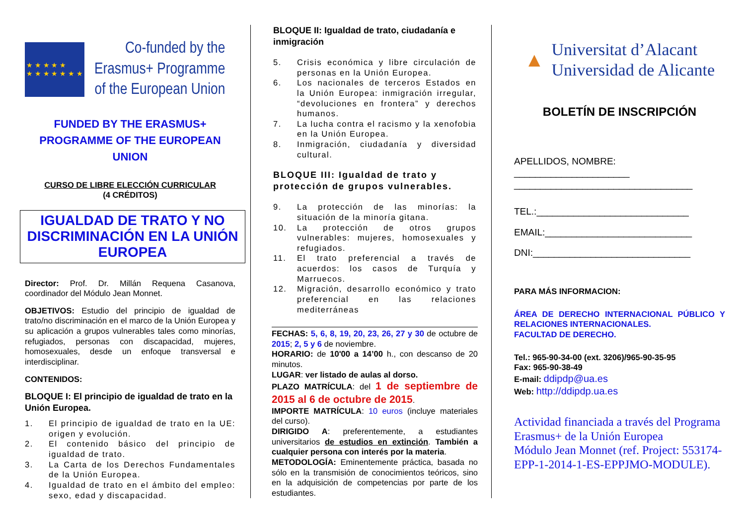★ ★ ★ ★ ★
★ ★ ★ ★ ★ ★ ★
Co-funded by the
Erasmus+ Programme
of the European Union
FUNDED BY THE ERASMUS+
PROGRAMME OF THE EUROPEAN
UNION
CURSO DE LIBRE ELECCIÓN CURRICULAR
(4 CRÉDITOS)
IGUALDAD DE TRATO Y NO DISCRIMINACIÓN EN LA UNIÓN EUROPEA
Director: Prof. Dr. Millán Requena Casanova, coordinador del Módulo Jean Monnet.
OBJETIVOS: Estudio del principio de igualdad de trato/no discriminación en el marco de la Unión Europea y su aplicación a grupos vulnerables tales como minorías, refugiados, personas con discapacidad, mujeres, homosexuales, desde un enfoque transversal e interdisciplinar.
CONTENIDOS:
BLOQUE I: El principio de igualdad de trato en la Unión Europea.
1. El principio de igualdad de trato en la UE: origen y evolución.
2. El contenido básico del principio de igualdad de trato.
3. La Carta de los Derechos Fundamentales de la Unión Europea.
4. Igualdad de trato en el ámbito del empleo: sexo, edad y discapacidad.
BLOQUE II: Igualdad de trato, ciudadanía e inmigración
5. Crisis económica y libre circulación de personas en la Unión Europea.
6. Los nacionales de terceros Estados en la Unión Europea: inmigración irregular, “devoluciones en frontera” y derechos humanos.
7. La lucha contra el racismo y la xenofobia en la Unión Europea.
8. Inmigración, ciudadanía y diversidad cultural.
BLOQUE III: Igualdad de trato y protección de grupos vulnerables.
9. La protección de las minorías: la situación de la minoría gitana.
10. La protección de otros grupos vulnerables: mujeres, homosexuales y refugiados.
11. El trato preferencial a través de acuerdos: los casos de Turquía y Marruecos.
12. Migración, desarrollo económico y trato preferencial en las relaciones mediterráneas
FECHAS: 5, 6, 8, 19, 20, 23, 26, 27 y 30 de octubre de 2015; 2, 5 y 6 de noviembre.
HORARIO: de 10'00 a 14’00 h., con descanso de 20 minutos.
LUGAR: ver listado de aulas al dorso.
PLAZO MATRÍCULA: del 1 de septiembre de 2015 al 6 de octubre de 2015.
IMPORTE MATRÍCULA: 10 euros (incluye materiales del curso).
DIRIGIDO A: preferentemente, a estudiantes universitarios de estudios en extinción. También a cualquier persona con interés por la materia.
METODOLOGÍA: Eminentemente práctica, basada no sólo en la transmisión de conocimientos teóricos, sino en la adquisición de competencias por parte de los estudiantes.
▲
Universitat d’Alacant
Universidad de Alicante
BOLETÍN DE INSCRIPCIÓN
APELLIDOS, NOMBRE: ______________________
__________________________________
TEL.:_____________________________
EMAIL:____________________________
DNI:______________________________
PARA MÁS INFORMACION:
ÁREA DE DERECHO INTERNACIONAL PÚBLICO Y RELACIONES INTERNACIONALES.
FACULTAD DE DERECHO.
Tel.: 965-90-34-00 (ext. 3206)/965-90-35-95
Fax: 965-90-38-49
E-mail: ddipdp@ua.es
Web: http://ddipdp.ua.es
Actividad financiada a través del Programa Erasmus+ de la Unión Europea
Módulo Jean Monnet (ref. Project: 553174-EPP-1-2014-1-ES-EPPJMO-MODULE).